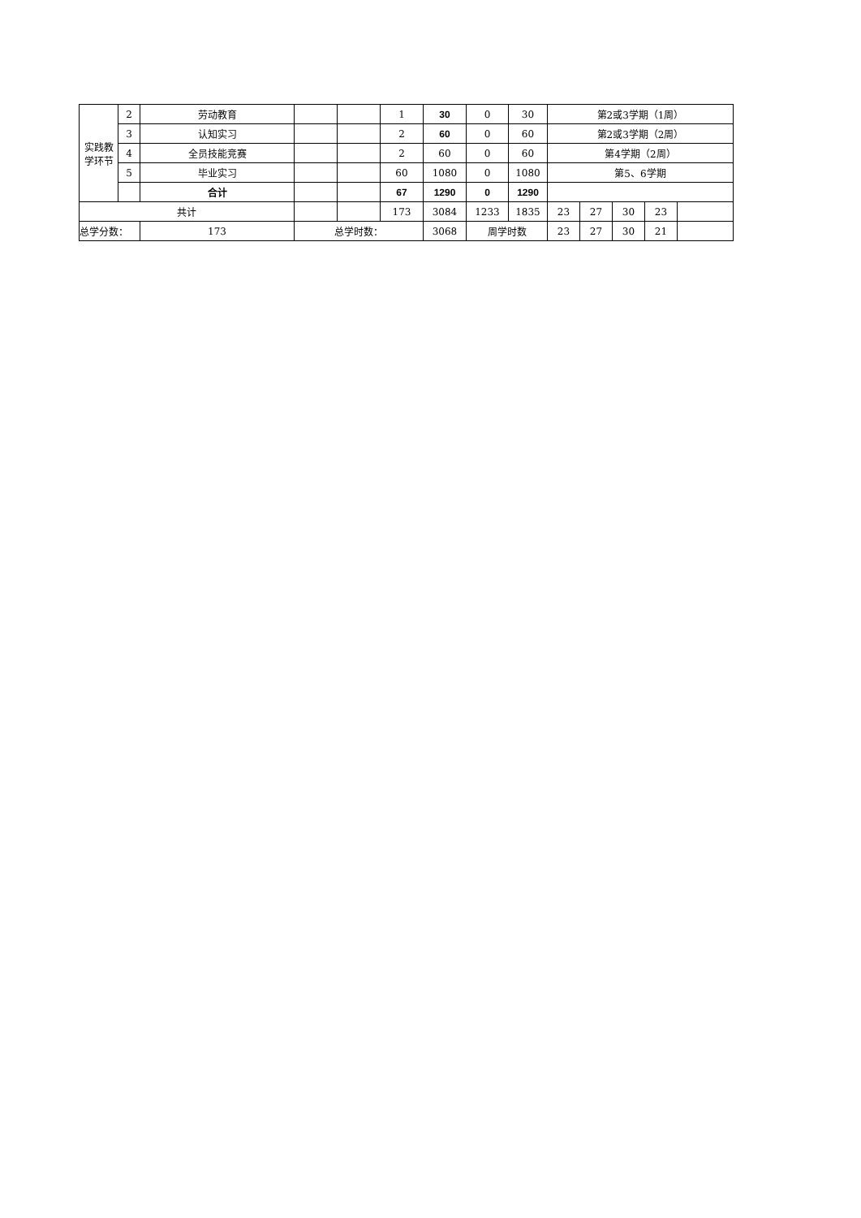| 实践教 学环节 | 2 | 劳动教育 | | | 1 | 30 | 0 | 30 | 第2或3学期（1周） | | | | |
| | 3 | 认知实习 | | | 2 | 60 | 0 | 60 | 第2或3学期（2周） | | | | |
| | 4 | 全员技能竞赛 | | | 2 | 60 | 0 | 60 | 第4学期（2周） | | | | |
| | 5 | 毕业实习 | | | 60 | 1080 | 0 | 1080 | 第5、6学期 | | | | |
| | | 合计 | | | 67 | 1290 | 0 | 1290 | | | | | |
| 共计 | | | | | 173 | 3084 | 1233 | 1835 | 23 | 27 | 30 | 23 | |
| 总学分数： | | 173 | 总学时数： | | | 3068 | 周学时数 | | 23 | 27 | 30 | 21 | |